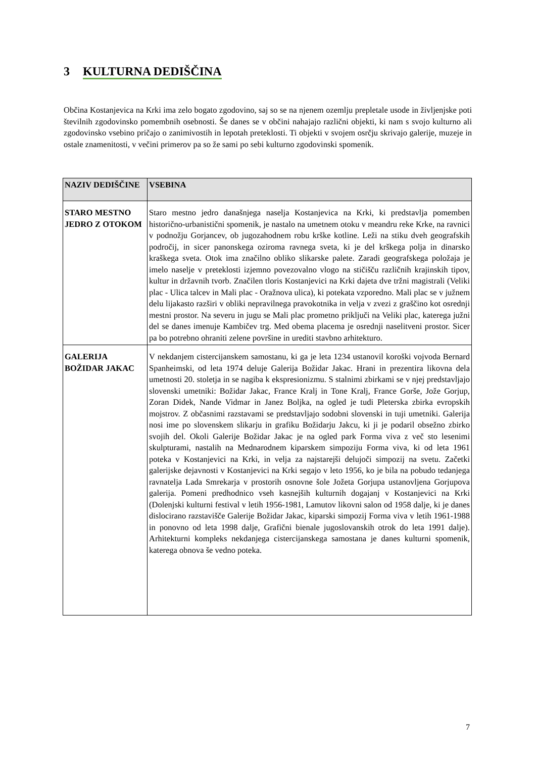3 KULTURNA DEDIŠČINA
Občina Kostanjevica na Krki ima zelo bogato zgodovino, saj so se na njenem ozemlju prepletale usode in življenjske poti številnih zgodovinsko pomembnih osebnosti. Še danes se v občini nahajajo različni objekti, ki nam s svojo kulturno ali zgodovinsko vsebino pričajo o zanimivostih in lepotah preteklosti. Ti objekti v svojem osrčju skrivajo galerije, muzeje in ostale znamenitosti, v večini primerov pa so že sami po sebi kulturno zgodovinski spomenik.
| NAZIV DEDIŠČINE | VSEBINA |
| --- | --- |
| STARO MESTNO JEDRO Z OTOKOM | Staro mestno jedro današnjega naselja Kostanjevica na Krki, ki predstavlja pomemben historično-urbanistični spomenik, je nastalo na umetnem otoku v meandru reke Krke, na ravnici v podnožju Gorjancev, ob jugozahodnem robu krške kotline. Leži na stiku dveh geografskih področij, in sicer panonskega oziroma ravnega sveta, ki je del krškega polja in dinarsko kraškega sveta. Otok ima značilno obliko slikarske palete. Zaradi geografskega položaja je imelo naselje v preteklosti izjemno povezovalno vlogo na stičišču različnih krajinskih tipov, kultur in državnih tvorb. Značilen tloris Kostanjevici na Krki dajeta dve tržni magistrali (Veliki plac - Ulica talcev in Mali plac - Oražnova ulica), ki potekata vzporedno. Mali plac se v južnem delu lijakasto razširi v obliki nepravilnega pravokotnika in velja v zvezi z graščino kot osrednji mestni prostor. Na severu in jugu se Mali plac prometno priključi na Veliki plac, katerega južni del se danes imenuje Kambičev trg. Med obema placema je osrednji naselitveni prostor. Sicer pa bo potrebno ohraniti zelene površine in urediti stavbno arhitekturo. |
| GALERIJA BOŽIDAR JAKAC | V nekdanjem cistercijanskem samostanu, ki ga je leta 1234 ustanovil koroški vojvoda Bernard Spanheimski, od leta 1974 deluje Galerija Božidar Jakac. Hrani in prezentira likovna dela umetnosti 20. stoletja in se nagiba k ekspresionizmu. S stalnimi zbirkami se v njej predstavljajo slovenski umetniki: Božidar Jakac, France Kralj in Tone Kralj, France Gorše, Jože Gorjup, Zoran Didek, Nande Vidmar in Janez Boljka, na ogled je tudi Pleterska zbirka evropskih mojstrov. Z občasnimi razstavami se predstavljajo sodobni slovenski in tuji umetniki. Galerija nosi ime po slovenskem slikarju in grafiku Božidarju Jakcu, ki ji je podaril obsežno zbirko svojih del. Okoli Galerije Božidar Jakac je na ogled park Forma viva z več sto lesenimi skulpturami, nastalih na Mednarodnem kiparskem simpoziju Forma viva, ki od leta 1961 poteka v Kostanjevici na Krki, in velja za najstarejši delujoči simpozij na svetu. Začetki galerijske dejavnosti v Kostanjevici na Krki segajo v leto 1956, ko je bila na pobudo tedanjega ravnatelja Lada Smrekarja v prostorih osnovne šole Jožeta Gorjupa ustanovljena Gorjupova galerija. Pomeni predhodnico vseh kasnejših kulturnih dogajanj v Kostanjevici na Krki (Dolenjski kulturni festival v letih 1956-1981, Lamutov likovni salon od 1958 dalje, ki je danes dislocirano razstavišče Galerije Božidar Jakac, kiparski simpozij Forma viva v letih 1961-1988 in ponovno od leta 1998 dalje, Grafični bienale jugoslovanskih otrok do leta 1991 dalje). Arhitekturni kompleks nekdanjega cistercijanskega samostana je danes kulturni spomenik, katerega obnova še vedno poteka. |
7